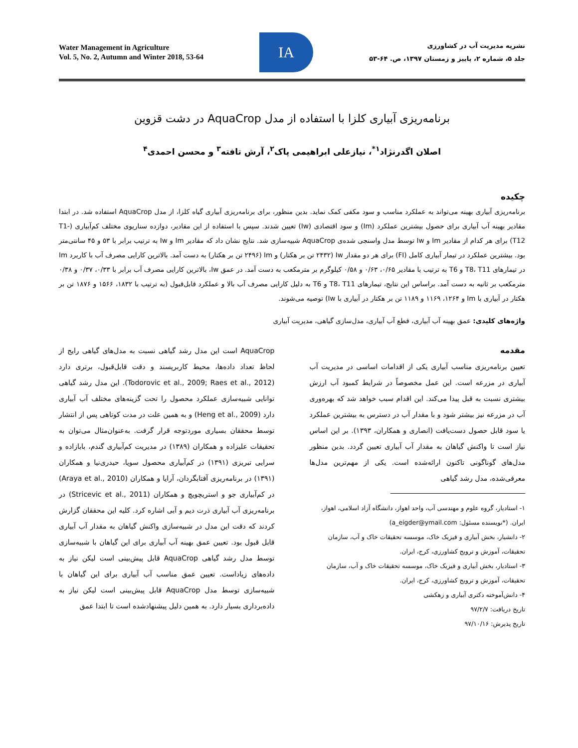Water Management in Agriculture
Vol. 5, No. 2, Autumn and Winter 2018, 53-64
IA
نشریه مدیریت آب در کشاورزی
جلد ۵، شماره ۲، پاییز و زمستان ۱۳۹۷، ص. ۶۴-۵۳
برنامه‌ریزی آبیاری کلزا با استفاده از مدل AquaCrop در دشت قزوین
اصلان اگدرنژاد<sup>۱*</sup>، نیازعلی ابراهیمی پاک<sup>۲</sup>، آرش تافته<sup>۳</sup> و محسن احمدی<sup>۴</sup>
چکیده
برنامه‌ریزی آبیاری بهینه می‌تواند به عملکرد مناسب و سود مکفی کمک نماید. بدین منظور، برای برنامه‌ریزی آبیاری گیاه کلزا، از مدل AquaCrop استفاده شد. در ابتدا مقادیر بهینه آب آبیاری برای حصول بیشترین عملکرد (Im) و سود اقتصادی (Iw) تعیین شدند. سپس با استفاده از این مقادیر، دوازده سناریوی مختلف کم‌آبیاری (T1-T12) برای هر کدام از مقادیر Im و Iw توسط مدل واسنجی شده‌ی AquaCrop شبیه‌سازی شد. نتایج نشان داد که مقادیر Im و Iw به ترتیب برابر با ۵۳ و ۴۵ سانتی‌متر بود. بیشترین عملکرد در تیمار آبیاری کامل (FI) برای هر دو مقدار Iw (۲۴۳۲ تن بر هکتار) و Im (۲۴۹۶ تن بر هکتار) به دست آمد. بالاترین کارایی مصرف آب با کاربرد Im در تیمارهای T8، T11 و T6 به ترتیب با مقادیر ۰/۶۵، ۰/۶۳ و ۰/۵۸ کیلوگرم بر مترمکعب به دست آمد. در عمق Iw، بالاترین کارایی مصرف آب برابر با ۰/۳۳، ۰/۳۷ و ۰/۳۸ مترمکعب بر ثانیه به دست آمد. براساس این نتایج، تیمارهای T8، T11 و T6 به دلیل کارایی مصرف آب بالا و عملکرد قابل‌قبول (به ترتیب با ۱۸۳۲، ۱۵۶۶ و ۱۸۷۶ تن بر هکتار در آبیاری با Im و ۱۲۶۴، ۱۱۶۹ و ۱۱۸۹ تن بر هکتار در آبیاری با Iw) توصیه می‌شوند.
واژه‌های کلیدی: عمق بهینه آب آبیاری، قطع آب آبیاری، مدل‌سازی گیاهی، مدیریت آبیاری
مقدمه
تعیین برنامه‌ریزی مناسب آبیاری یکی از اقدامات اساسی در مدیریت آب آبیاری در مزرعه است. این عمل مخصوصاً در شرایط کمبود آب ارزش بیشتری نسبت به قبل پیدا می‌کند. این اقدام سبب خواهد شد که بهره‌وری آب در مزرعه نیز بیشتر شود و با مقدار آب در دسترس به بیشترین عملکرد یا سود قابل حصول دست‌یافت (انصاری و همکاران، ۱۳۹۳). بر این اساس نیاز است تا واکنش گیاهان به مقدار آب آبیاری تعیین گردد. بدین منظور مدل‌های گوناگونی تاکنون ارائه‌شده است. یکی از مهم‌ترین مدل‌ها معرفی‌شده، مدل رشد گیاهی
۱- استادیار، گروه علوم و مهندسی آب، واحد اهواز، دانشگاه آزاد اسلامی، اهواز، ایران. (*نویسنده مسئول: a_eigder@ymail.com)
۲- دانشیار، بخش آبیاری و فیزیک خاک، موسسه تحقیقات خاک و آب، سازمان تحقیقات، آموزش و ترویج کشاورزی، کرج، ایران.
۳- استادیار، بخش آبیاری و فیزیک خاک، موسسه تحقیقات خاک و آب، سازمان تحقیقات، آموزش و ترویج کشاورزی، کرج، ایران.
۴- دانش‌آموخته دکتری آبیاری و زهکشی
تاریخ دریافت: ۹۷/۲/۷
تاریخ پذیرش: ۹۷/۱۰/۱۶
AquaCrop است این مدل رشد گیاهی نسبت به مدل‌های گیاهی رایج از لحاظ تعداد داده‌ها، محیط کاربرپسند و دقت قابل‌قبول، برتری دارد (Todorovic et al., 2009; Raes et al., 2012). این مدل رشد گیاهی توانایی شبیه‌سازی عملکرد محصول را تحت گزینه‌های مختلف آب آبیاری دارد (Heng et al., 2009) و به همین علت در مدت کوتاهی پس از انتشار توسط محققان بسیاری موردتوجه قرار گرفت. به‌عنوان‌مثال می‌توان به تحقیقات علیزاده و همکاران (۱۳۸۹) در مدیریت کم‌آبیاری گندم، بابازاده و سرایی تبریزی (۱۳۹۱) در کم‌آبیاری محصول سویا، حیدری‌نیا و همکاران (۱۳۹۱) در برنامه‌ریزی آفتابگردان، آرایا و همکاران (Araya et al., 2010) در کم‌آبیاری جو و استریچویچ و همکاران (Stricevic et al., 2011) در برنامه‌ریزی آب آبیاری ذرت دیم و آبی اشاره کرد. کلیه این محققان گزارش کردند که دقت این مدل در شبیه‌سازی واکنش گیاهان به مقدار آب آبیاری قابل قبول بود. تعیین عمق بهینه آب آبیاری برای این گیاهان با شبیه‌سازی توسط مدل رشد گیاهی AquaCrop قابل پیش‌بینی است لیکن نیاز به داده‌های زیاداست. تعیین عمق مناسب آب آبیاری برای این گیاهان با شبیه‌سازی توسط مدل AquaCrop قابل پیش‌بینی است لیکن نیاز به داده‌برداری بسیار دارد. به همین دلیل پیشنهادشده است تا ابتدا عمق